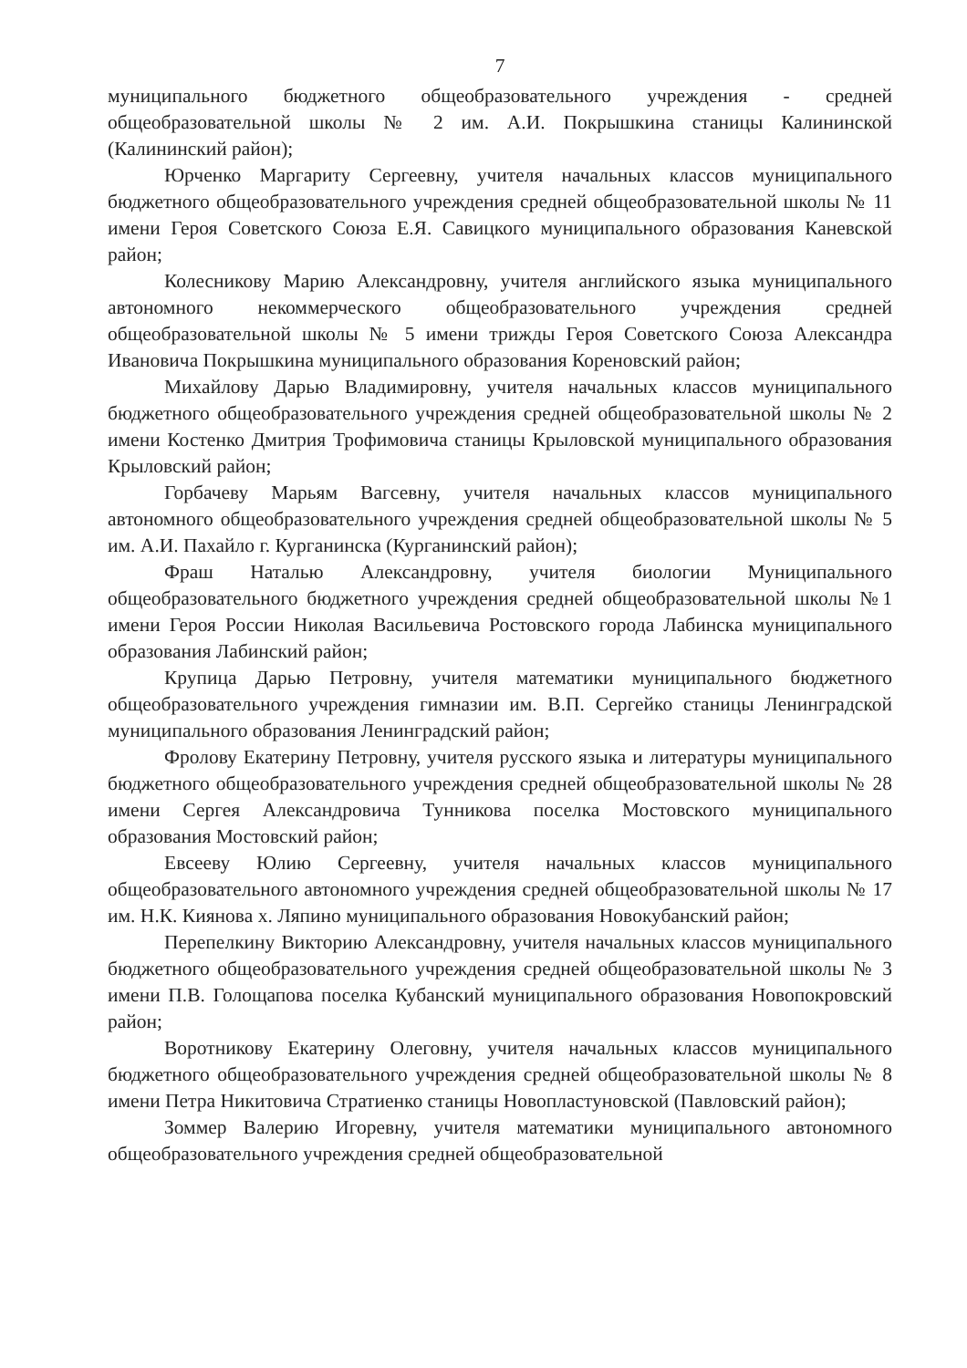7
муниципального бюджетного общеобразовательного учреждения - средней общеобразовательной школы № 2 им. А.И. Покрышкина станицы Калининской (Калининский район);
Юрченко Маргариту Сергеевну, учителя начальных классов муниципального бюджетного общеобразовательного учреждения средней общеобразовательной школы № 11 имени Героя Советского Союза Е.Я. Савицкого муниципального образования Каневской район;
Колесникову Марию Александровну, учителя английского языка муниципального автономного некоммерческого общеобразовательного учреждения средней общеобразовательной школы № 5 имени трижды Героя Советского Союза Александра Ивановича Покрышкина муниципального образования Кореновский район;
Михайлову Дарью Владимировну, учителя начальных классов муниципального бюджетного общеобразовательного учреждения средней общеобразовательной школы № 2 имени Костенко Дмитрия Трофимовича станицы Крыловской муниципального образования Крыловский район;
Горбачеву Марьям Вагсевну, учителя начальных классов муниципального автономного общеобразовательного учреждения средней общеобразовательной школы № 5 им. А.И. Пахайло г. Курганинска (Курганинский район);
Фраш Наталью Александровну, учителя биологии Муниципального общеобразовательного бюджетного учреждения средней общеобразовательной школы №1 имени Героя России Николая Васильевича Ростовского города Лабинска муниципального образования Лабинский район;
Крупица Дарью Петровну, учителя математики муниципального бюджетного общеобразовательного учреждения гимназии им. В.П. Сергейко станицы Ленинградской муниципального образования Ленинградский район;
Фролову Екатерину Петровну, учителя русского языка и литературы муниципального бюджетного общеобразовательного учреждения средней общеобразовательной школы № 28 имени Сергея Александровича Тунникова поселка Мостовского муниципального образования Мостовский район;
Евсееву Юлию Сергеевну, учителя начальных классов муниципального общеобразовательного автономного учреждения средней общеобразовательной школы № 17 им. Н.К. Киянова х. Ляпино муниципального образования Новокубанский район;
Перепелкину Викторию Александровну, учителя начальных классов муниципального бюджетного общеобразовательного учреждения средней общеобразовательной школы № 3 имени П.В. Голощапова поселка Кубанский муниципального образования Новопокровский район;
Воротникову Екатерину Олеговну, учителя начальных классов муниципального бюджетного общеобразовательного учреждения средней общеобразовательной школы № 8 имени Петра Никитовича Стратиенко станицы Новопластуновской (Павловский район);
Зоммер Валерию Игоревну, учителя математики муниципального автономного общеобразовательного учреждения средней общеобразовательной